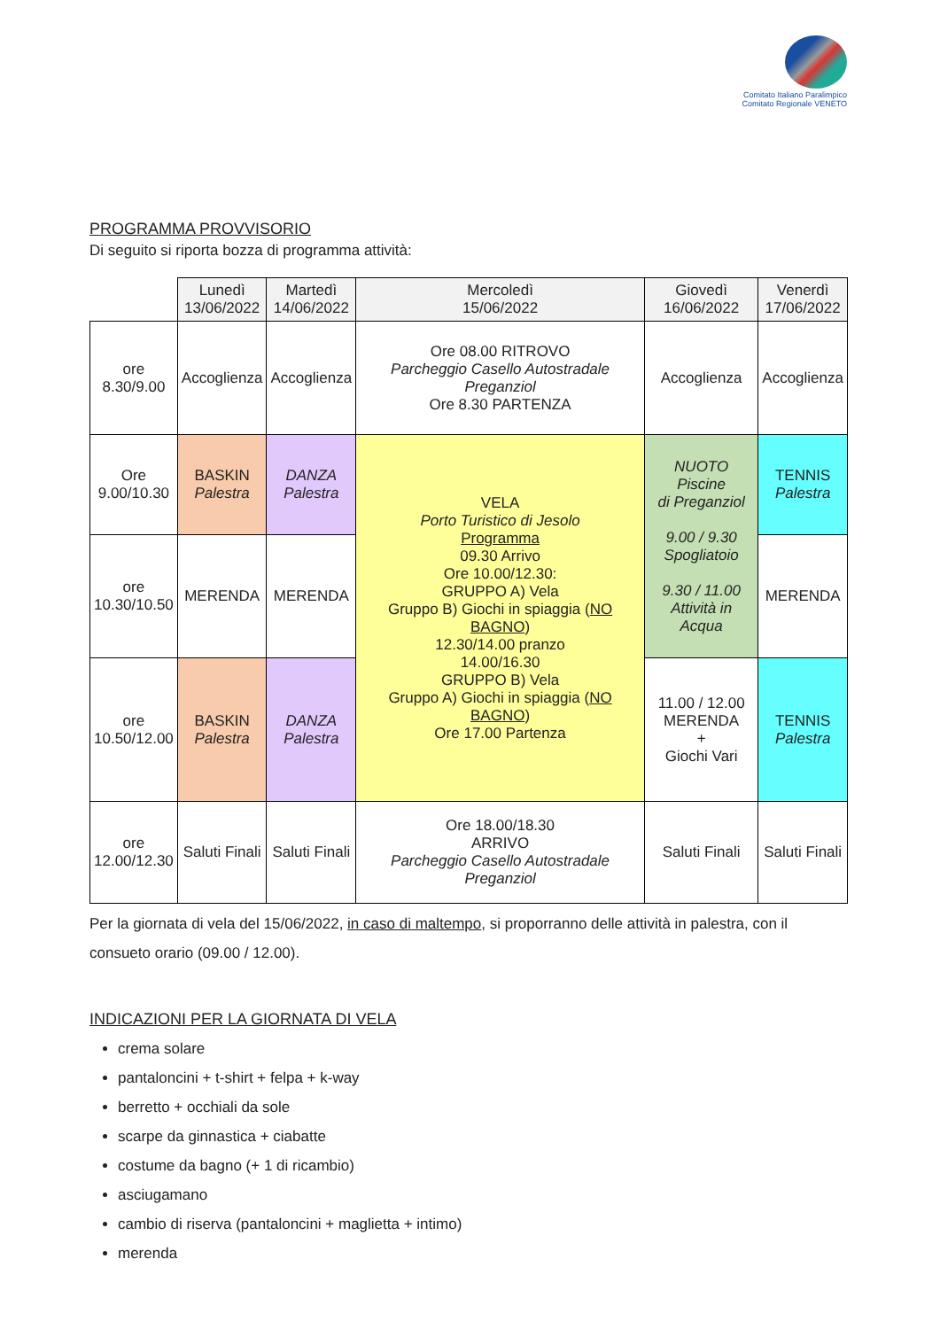Comitato Italiano Paralimpico
Comitato Regionale VENETO
PROGRAMMA PROVVISORIO
Di seguito si riporta bozza di programma attività:
| | Lunedì 13/06/2022 | Martedì 14/06/2022 | Mercoledì 15/06/2022 | Giovedì 16/06/2022 | Venerdì 17/06/2022 |
| --- | --- | --- | --- | --- | --- |
| ore 8.30/9.00 | Accoglienza | Accoglienza | Ore 08.00 RITROVO Parcheggio Casello Autostradale Preganziol Ore 8.30 PARTENZA | Accoglienza | Accoglienza |
| Ore 9.00/10.30 | BASKIN Palestra | DANZA Palestra | VELA Porto Turistico di Jesolo Programma 09.30 Arrivo Ore 10.00/12.30: GRUPPO A) Vela Gruppo B) Giochi in spiaggia ( NO BAGNO ) 12.30/14.00 pranzo 14.00/16.30 GRUPPO B) Vela Gruppo A) Giochi in spiaggia ( NO BAGNO ) Ore 17.00 Partenza | NUOTO Piscine di Preganziol 9.00 / 9.30 Spogliatoio 9.30 / 11.00 Attività in Acqua | TENNIS Palestra |
| ore 10.30/10.50 | MERENDA | MERENDA | | | MERENDA |
| ore 10.50/12.00 | BASKIN Palestra | DANZA Palestra | | 11.00 / 12.00 MERENDA + Giochi Vari | TENNIS Palestra |
| ore 12.00/12.30 | Saluti Finali | Saluti Finali | Ore 18.00/18.30 ARRIVO Parcheggio Casello Autostradale Preganziol | Saluti Finali | Saluti Finali |
Per la giornata di vela del 15/06/2022, in caso di maltempo, si proporranno delle attività in palestra, con il consueto orario (09.00 / 12.00).
INDICAZIONI PER LA GIORNATA DI VELA
crema solare
pantaloncini + t-shirt + felpa + k-way
berretto + occhiali da sole
scarpe da ginnastica + ciabatte
costume da bagno (+ 1 di ricambio)
asciugamano
cambio di riserva (pantaloncini + maglietta + intimo)
merenda